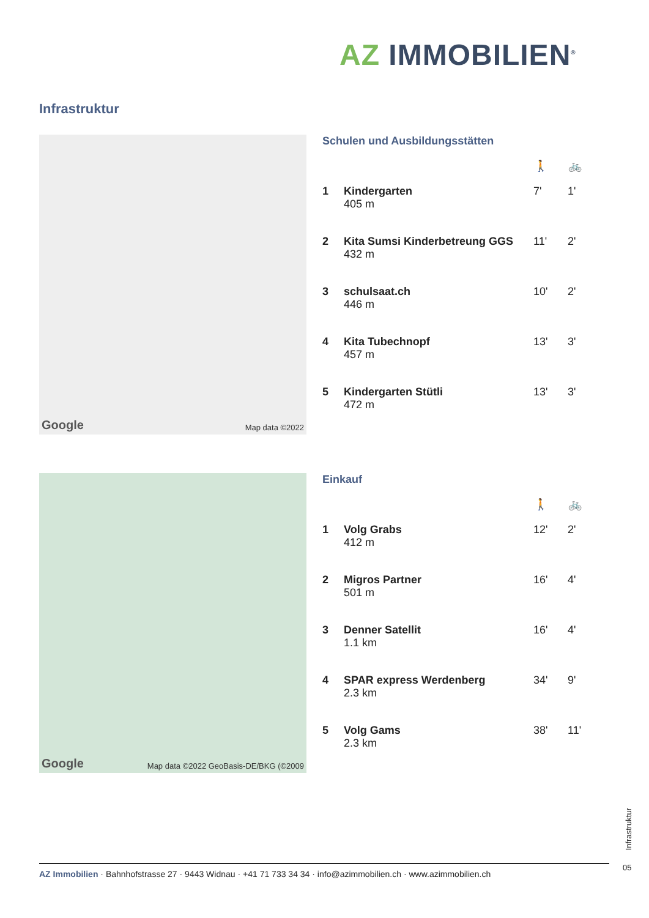AZ IMMOBILIEN<sup>®</sup>
Infrastruktur
Google Map data ©2022
Schulen und Ausbildungsstätten
| | | 🚶 | 🚲 |
| --- | --- | --- | --- |
| 1 | Kindergarten 405 m | 7' | 1' |
| 2 | Kita Sumsi Kinderbetreung GGS 432 m | 11' | 2' |
| 3 | schulsaat.ch 446 m | 10' | 2' |
| 4 | Kita Tubechnopf 457 m | 13' | 3' |
| 5 | Kindergarten Stütli 472 m | 13' | 3' |
Google Map data ©2022 GeoBasis-DE/BKG (©2009
Einkauf
| | | 🚶 | 🚲 |
| --- | --- | --- | --- |
| 1 | Volg Grabs 412 m | 12' | 2' |
| 2 | Migros Partner 501 m | 16' | 4' |
| 3 | Denner Satellit 1.1 km | 16' | 4' |
| 4 | SPAR express Werdenberg 2.3 km | 34' | 9' |
| 5 | Volg Gams 2.3 km | 38' | 11' |
Infrastruktur
AZ Immobilien · Bahnhofstrasse 27 · 9443 Widnau · +41 71 733 34 34 · info@azimmobilien.ch · www.azimmobilien.ch
05